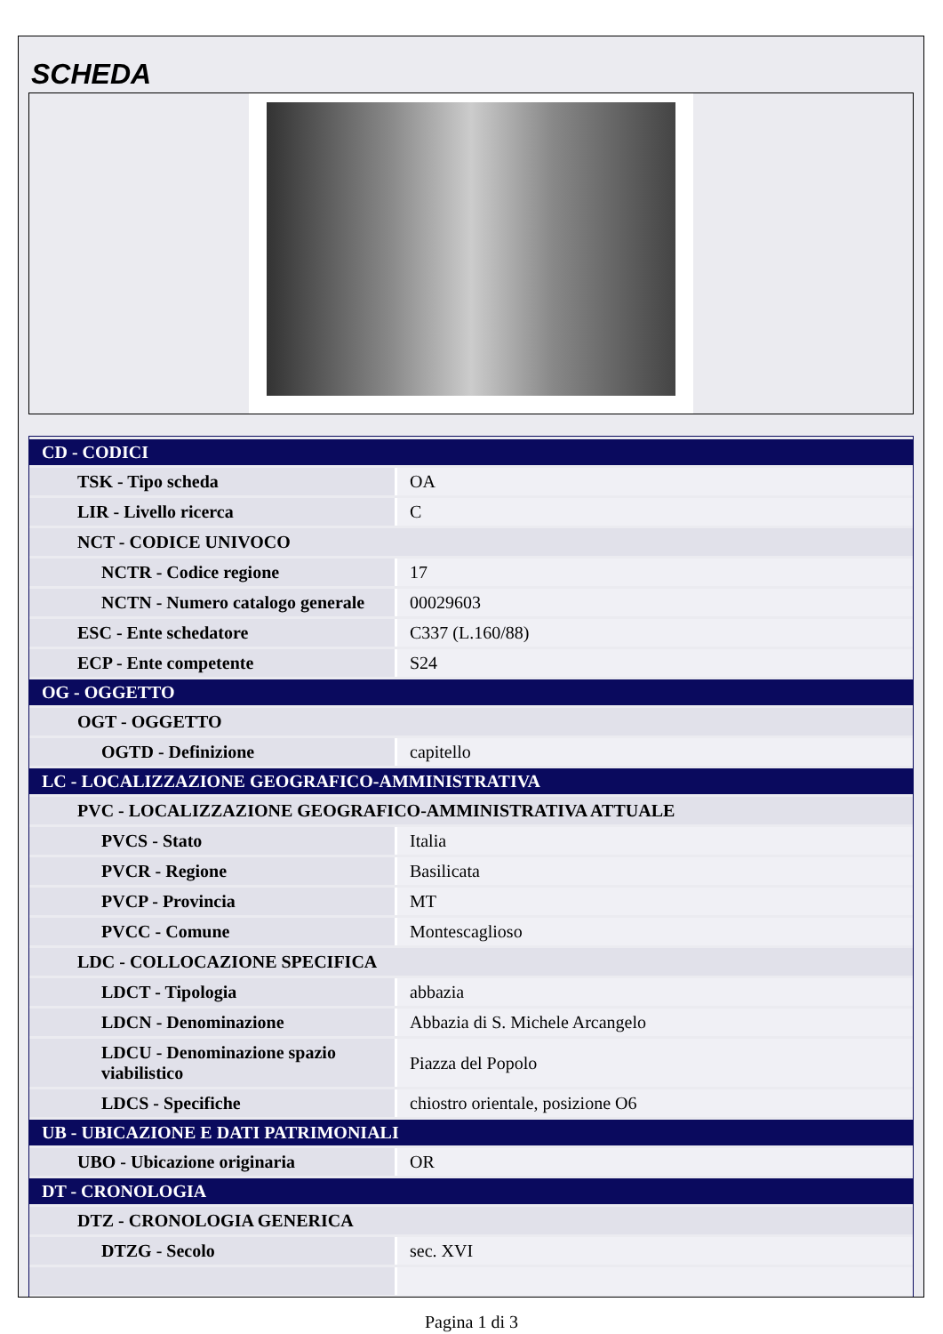SCHEDA
| CD - CODICI | |
| --- | --- |
| TSK - Tipo scheda | OA |
| LIR - Livello ricerca | C |
| NCT - CODICE UNIVOCO | |
| NCTR - Codice regione | 17 |
| NCTN - Numero catalogo generale | 00029603 |
| ESC - Ente schedatore | C337 (L.160/88) |
| ECP - Ente competente | S24 |
| OG - OGGETTO | |
| OGT - OGGETTO | |
| OGTD - Definizione | capitello |
| LC - LOCALIZZAZIONE GEOGRAFICO-AMMINISTRATIVA | |
| PVC - LOCALIZZAZIONE GEOGRAFICO-AMMINISTRATIVA ATTUALE | |
| PVCS - Stato | Italia |
| PVCR - Regione | Basilicata |
| PVCP - Provincia | MT |
| PVCC - Comune | Montescaglioso |
| LDC - COLLOCAZIONE SPECIFICA | |
| LDCT - Tipologia | abbazia |
| LDCN - Denominazione | Abbazia di S. Michele Arcangelo |
| LDCU - Denominazione spazio viabilistico | Piazza del Popolo |
| LDCS - Specifiche | chiostro orientale, posizione O6 |
| UB - UBICAZIONE E DATI PATRIMONIALI | |
| UBO - Ubicazione originaria | OR |
| DT - CRONOLOGIA | |
| DTZ - CRONOLOGIA GENERICA | |
| DTZG - Secolo | sec. XVI |
Pagina 1 di 3